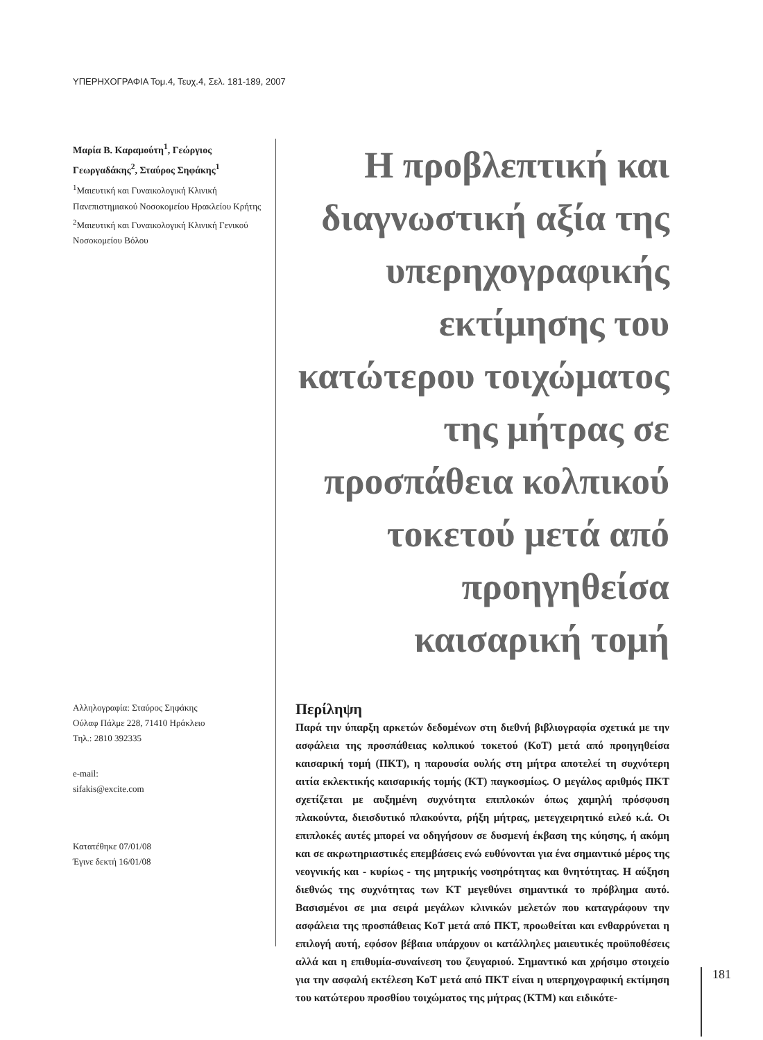ΥΠΕΡΗΧΟΓΡΑΦΙΑ Τομ.4, Τευχ.4, Σελ. 181-189, 2007
Μαρία Β. Καραμούτη<sup>1</sup>, Γεώργιος Γεωργαδάκης<sup>2</sup>, Σταύρος Σηφάκης<sup>1</sup>
<sup>1</sup> Μαιευτική και Γυναικολογική Κλινική Πανεπιστημιακού Νοσοκομείου Ηρακλείου Κρήτης
<sup>2</sup> Μαιευτική και Γυναικολογική Κλινική Γενικού Νοσοκομείου Βόλου
Αλληλογραφία: Σταύρος Σηφάκης
Ούλαφ Πάλμε 228, 71410 Ηράκλειο
Τηλ.: 2810 392335
e-mail:
sifakis@excite.com
Κατατέθηκε 07/01/08
Έγινε δεκτή 16/01/08
Η προβλεπτική και διαγνωστική αξία της υπερηχογραφικής εκτίμησης του κατώτερου τοιχώματος της μήτρας σε προσπάθεια κολπικού τοκετού μετά από προηγηθείσα καισαρική τομή
Περίληψη
Παρά την ύπαρξη αρκετών δεδομένων στη διεθνή βιβλιογραφία σχετικά με την ασφάλεια της προσπάθειας κολπικού τοκετού (ΚοΤ) μετά από προηγηθείσα καισαρική τομή (ΠΚΤ), η παρουσία ουλής στη μήτρα αποτελεί τη συχνότερη αιτία εκλεκτικής καισαρικής τομής (ΚΤ) παγκοσμίως. Ο μεγάλος αριθμός ΠΚΤ σχετίζεται με αυξημένη συχνότητα επιπλοκών όπως χαμηλή πρόσφυση πλακούντα, διεισδυτικό πλακούντα, ρήξη μήτρας, μετεγχειρητικό ειλεό κ.ά. Οι επιπλοκές αυτές μπορεί να οδηγήσουν σε δυσμενή έκβαση της κύησης, ή ακόμη και σε ακρωτηριαστικές επεμβάσεις ενώ ευθύνονται για ένα σημαντικό μέρος της νεογνικής και - κυρίως - της μητρικής νοσηρότητας και θνητότητας. Η αύξηση διεθνώς της συχνότητας των ΚΤ μεγεθύνει σημαντικά το πρόβλημα αυτό. Βασισμένοι σε μια σειρά μεγάλων κλινικών μελετών που καταγράφουν την ασφάλεια της προσπάθειας ΚοΤ μετά από ΠΚΤ, προωθείται και ενθαρρύνεται η επιλογή αυτή, εφόσον βέβαια υπάρχουν οι κατάλληλες μαιευτικές προϋποθέσεις αλλά και η επιθυμία-συναίνεση του ζευγαριού. Σημαντικό και χρήσιμο στοιχείο για την ασφαλή εκτέλεση ΚοΤ μετά από ΠΚΤ είναι η υπερηχογραφική εκτίμηση του κατώτερου προσθίου τοιχώματος της μήτρας (ΚΤΜ) και ειδικότε-
181